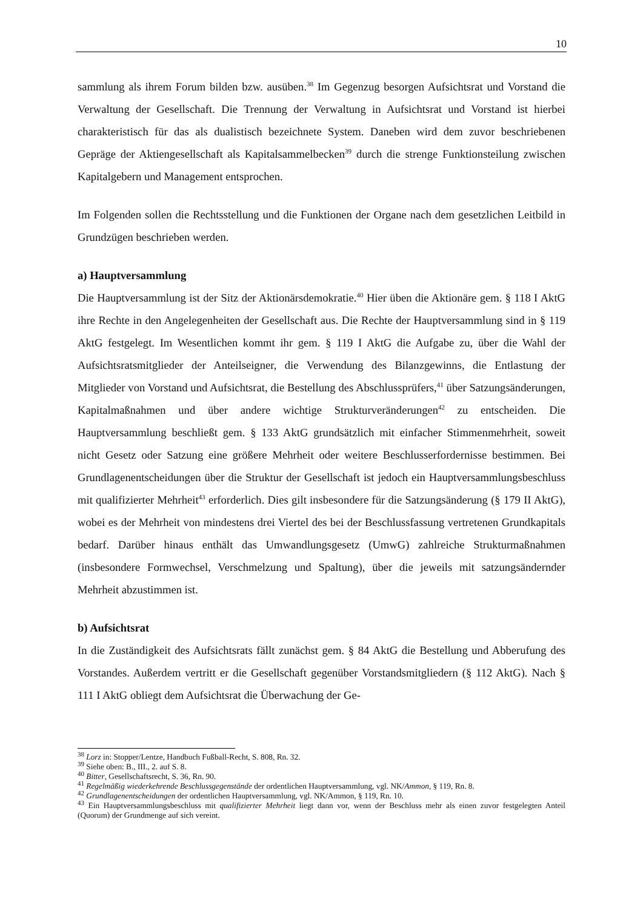10
sammlung als ihrem Forum bilden bzw. ausüben.<sup>38</sup> Im Gegenzug besorgen Aufsichtsrat und Vorstand die Verwaltung der Gesellschaft. Die Trennung der Verwaltung in Aufsichtsrat und Vorstand ist hierbei charakteristisch für das als dualistisch bezeichnete System. Daneben wird dem zuvor beschriebenen Gepräge der Aktiengesellschaft als Kapitalsammelbecken<sup>39</sup> durch die strenge Funktionsteilung zwischen Kapitalgebern und Management entsprochen.
Im Folgenden sollen die Rechtsstellung und die Funktionen der Organe nach dem gesetzlichen Leitbild in Grundzügen beschrieben werden.
a) Hauptversammlung
Die Hauptversammlung ist der Sitz der Aktionärsdemokratie.<sup>40</sup> Hier üben die Aktionäre gem. § 118 I AktG ihre Rechte in den Angelegenheiten der Gesellschaft aus. Die Rechte der Hauptversammlung sind in § 119 AktG festgelegt. Im Wesentlichen kommt ihr gem. § 119 I AktG die Aufgabe zu, über die Wahl der Aufsichtsratsmitglieder der Anteilseigner, die Verwendung des Bilanzgewinns, die Entlastung der Mitglieder von Vorstand und Aufsichtsrat, die Bestellung des Abschlussprüfers,<sup>41</sup> über Satzungsänderungen, Kapitalmaßnahmen und über andere wichtige Strukturveränderungen<sup>42</sup> zu entscheiden. Die Hauptversammlung beschließt gem. § 133 AktG grundsätzlich mit einfacher Stimmenmehrheit, soweit nicht Gesetz oder Satzung eine größere Mehrheit oder weitere Beschlusserfordernisse bestimmen. Bei Grundlagenentscheidungen über die Struktur der Gesellschaft ist jedoch ein Hauptversammlungsbeschluss mit qualifizierter Mehrheit<sup>43</sup> erforderlich. Dies gilt insbesondere für die Satzungsänderung (§ 179 II AktG), wobei es der Mehrheit von mindestens drei Viertel des bei der Beschlussfassung vertretenen Grundkapitals bedarf. Darüber hinaus enthält das Umwandlungsgesetz (UmwG) zahlreiche Strukturmaßnahmen (insbesondere Formwechsel, Verschmelzung und Spaltung), über die jeweils mit satzungsändernder Mehrheit abzustimmen ist.
b) Aufsichtsrat
In die Zuständigkeit des Aufsichtsrats fällt zunächst gem. § 84 AktG die Bestellung und Abberufung des Vorstandes. Außerdem vertritt er die Gesellschaft gegenüber Vorstandsmitgliedern (§ 112 AktG). Nach § 111 I AktG obliegt dem Aufsichtsrat die Überwachung der Ge-
<sup>38</sup> Lorz in: Stopper/Lentze, Handbuch Fußball-Recht, S. 808, Rn. 32.
<sup>39</sup> Siehe oben: B., III., 2. auf S. 8.
<sup>40</sup> Bitter, Gesellschaftsrecht, S. 36, Rn. 90.
<sup>41</sup> Regelmäßig wiederkehrende Beschlussgegenstände der ordentlichen Hauptversammlung, vgl. NK/Ammon, § 119, Rn. 8.
<sup>42</sup> Grundlagenentscheidungen der ordentlichen Hauptversammlung, vgl. NK/Ammon, § 119, Rn. 10.
<sup>43</sup> Ein Hauptversammlungsbeschluss mit qualifizierter Mehrheit liegt dann vor, wenn der Beschluss mehr als einen zuvor festgelegten Anteil (Quorum) der Grundmenge auf sich vereint.